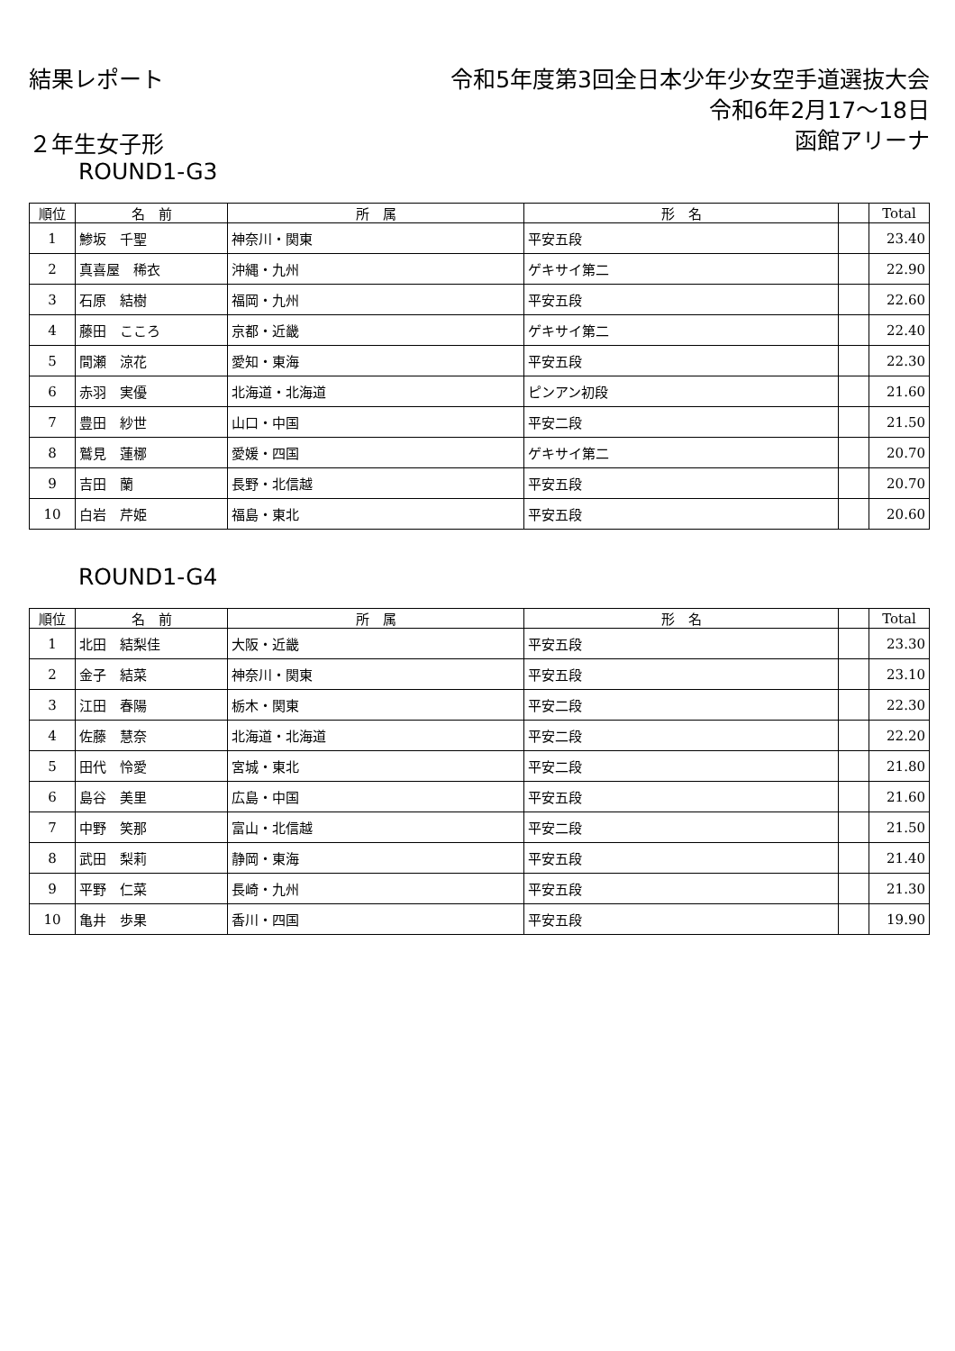結果レポート 令和5年度第3回全日本少年少女空手道選抜大会
令和6年2月17～18日
函館アリーナ
２年生女子形
ROUND1-G3
| 順位 | 名 前 | 所 属 | 形 名 | | Total |
| --- | --- | --- | --- | --- | --- |
| 1 | 鯵坂 千聖 | 神奈川・関東 | 平安五段 | | 23.40 |
| 2 | 真喜屋 稀衣 | 沖縄・九州 | ゲキサイ第二 | | 22.90 |
| 3 | 石原 結樹 | 福岡・九州 | 平安五段 | | 22.60 |
| 4 | 藤田 こころ | 京都・近畿 | ゲキサイ第二 | | 22.40 |
| 5 | 間瀬 涼花 | 愛知・東海 | 平安五段 | | 22.30 |
| 6 | 赤羽 実優 | 北海道・北海道 | ピンアン初段 | | 21.60 |
| 7 | 豊田 紗世 | 山口・中国 | 平安二段 | | 21.50 |
| 8 | 鷲見 蓮梛 | 愛媛・四国 | ゲキサイ第二 | | 20.70 |
| 9 | 吉田 蘭 | 長野・北信越 | 平安五段 | | 20.70 |
| 10 | 白岩 芹姫 | 福島・東北 | 平安五段 | | 20.60 |
ROUND1-G4
| 順位 | 名 前 | 所 属 | 形 名 | | Total |
| --- | --- | --- | --- | --- | --- |
| 1 | 北田 結梨佳 | 大阪・近畿 | 平安五段 | | 23.30 |
| 2 | 金子 結菜 | 神奈川・関東 | 平安五段 | | 23.10 |
| 3 | 江田 春陽 | 栃木・関東 | 平安二段 | | 22.30 |
| 4 | 佐藤 慧奈 | 北海道・北海道 | 平安二段 | | 22.20 |
| 5 | 田代 怜愛 | 宮城・東北 | 平安二段 | | 21.80 |
| 6 | 島谷 美里 | 広島・中国 | 平安五段 | | 21.60 |
| 7 | 中野 笑那 | 富山・北信越 | 平安二段 | | 21.50 |
| 8 | 武田 梨莉 | 静岡・東海 | 平安五段 | | 21.40 |
| 9 | 平野 仁菜 | 長崎・九州 | 平安五段 | | 21.30 |
| 10 | 亀井 歩果 | 香川・四国 | 平安五段 | | 19.90 |